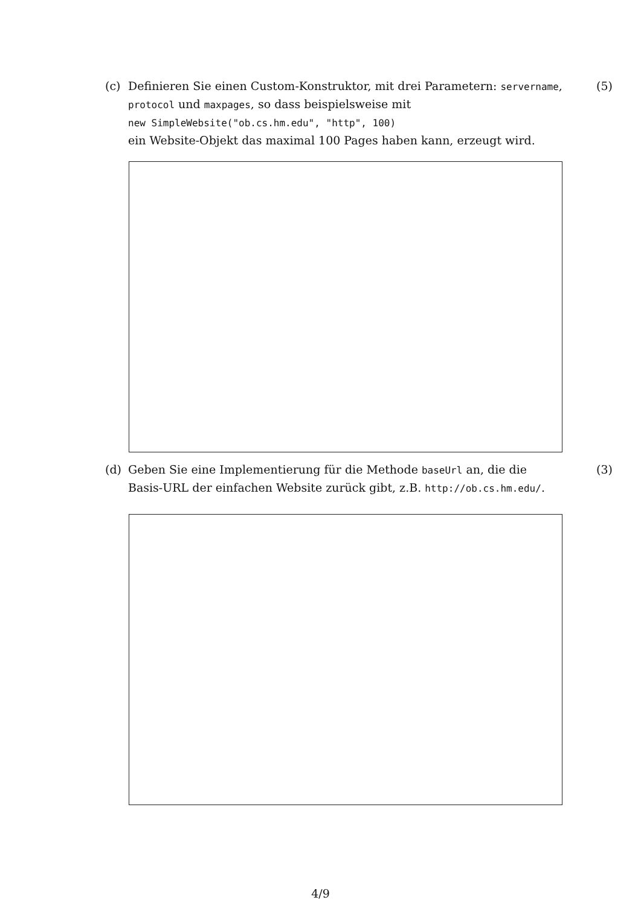(c) Definieren Sie einen Custom-Konstruktor, mit drei Parametern: servername, protocol und maxpages, so dass beispielsweise mit
new SimpleWebsite("ob.cs.hm.edu", "http", 100)
ein Website-Objekt das maximal 100 Pages haben kann, erzeugt wird.
(5)
(d) Geben Sie eine Implementierung für die Methode baseUrl an, die die Basis-URL der einfachen Website zurück gibt, z.B. http://ob.cs.hm.edu/.
(3)
4/9